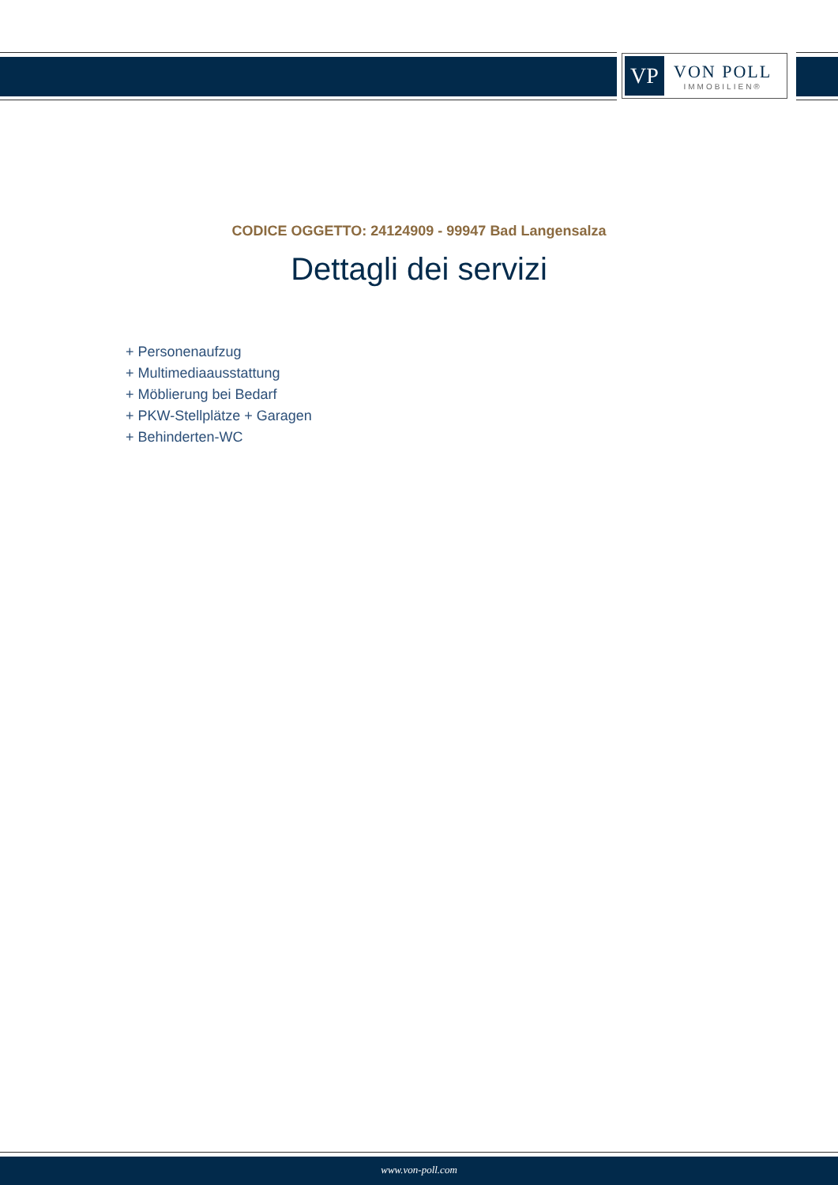VP
VON POLL
IMMOBILIEN®
CODICE OGGETTO: 24124909 - 99947 Bad Langensalza
Dettagli dei servizi
+ Personenaufzug
+ Multimediaausstattung
+ Möblierung bei Bedarf
+ PKW-Stellplätze + Garagen
+ Behinderten-WC
www.von-poll.com